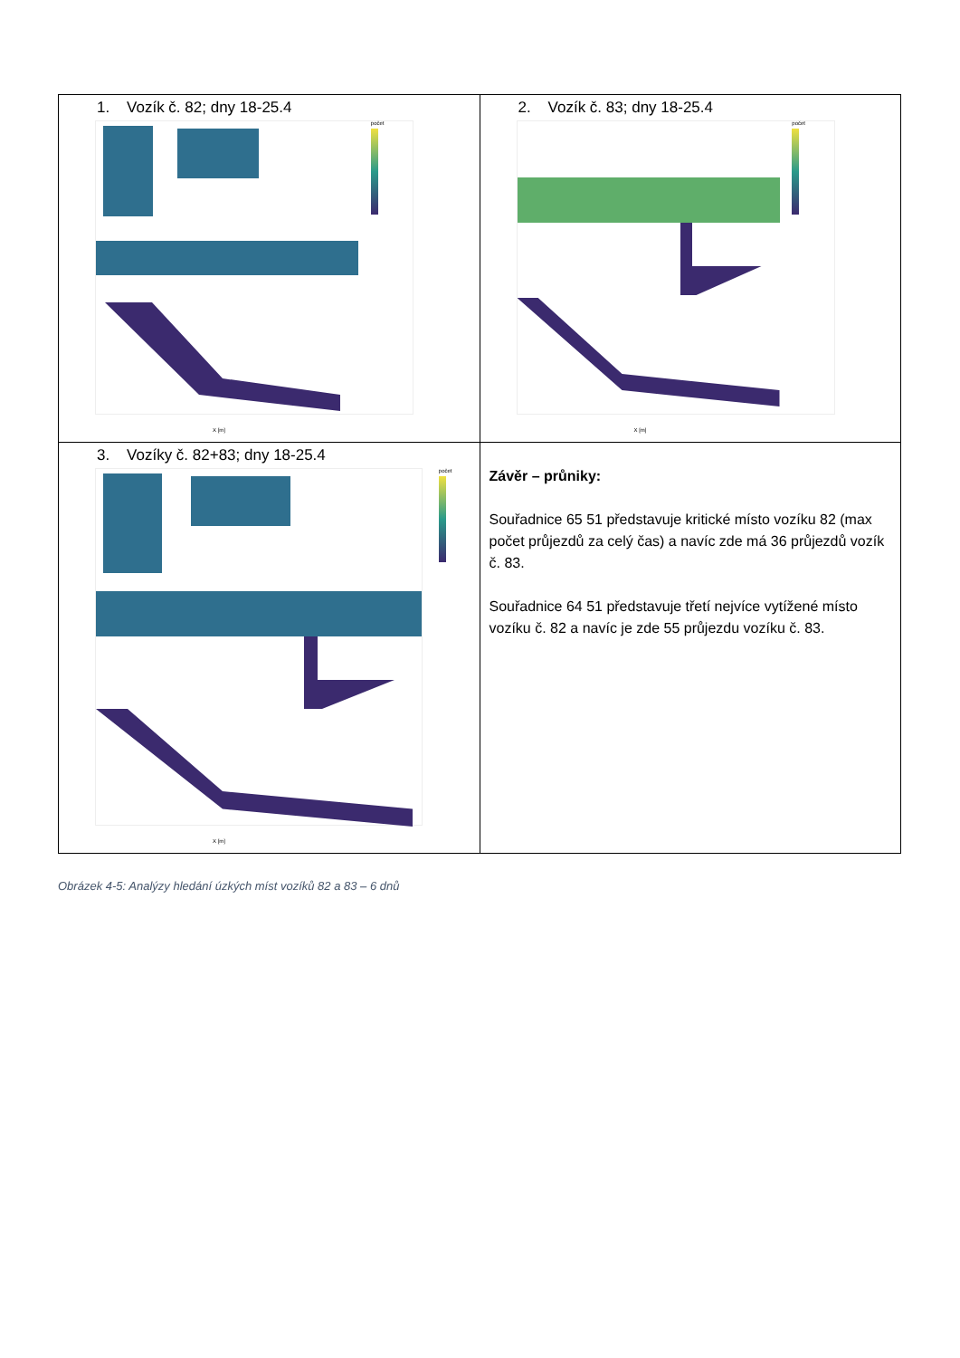| 1. Vozík č. 82; dny 18-25.4 počet X [m] | 2. Vozík č. 83; dny 18-25.4 počet X [m] |
| 3. Vozíky č. 82+83; dny 18-25.4 počet X [m] | Závěr – průniky: Souřadnice 65 51 představuje kritické místo vozíku 82 (max počet průjezdů za celý čas) a navíc zde má 36 průjezdů vozík č. 83. Souřadnice 64 51 představuje třetí nejvíce vytížené místo vozíku č. 82 a navíc je zde 55 průjezdu vozíku č. 83. |
Obrázek 4-5: Analýzy hledání úzkých míst vozíků 82 a 83 – 6 dnů